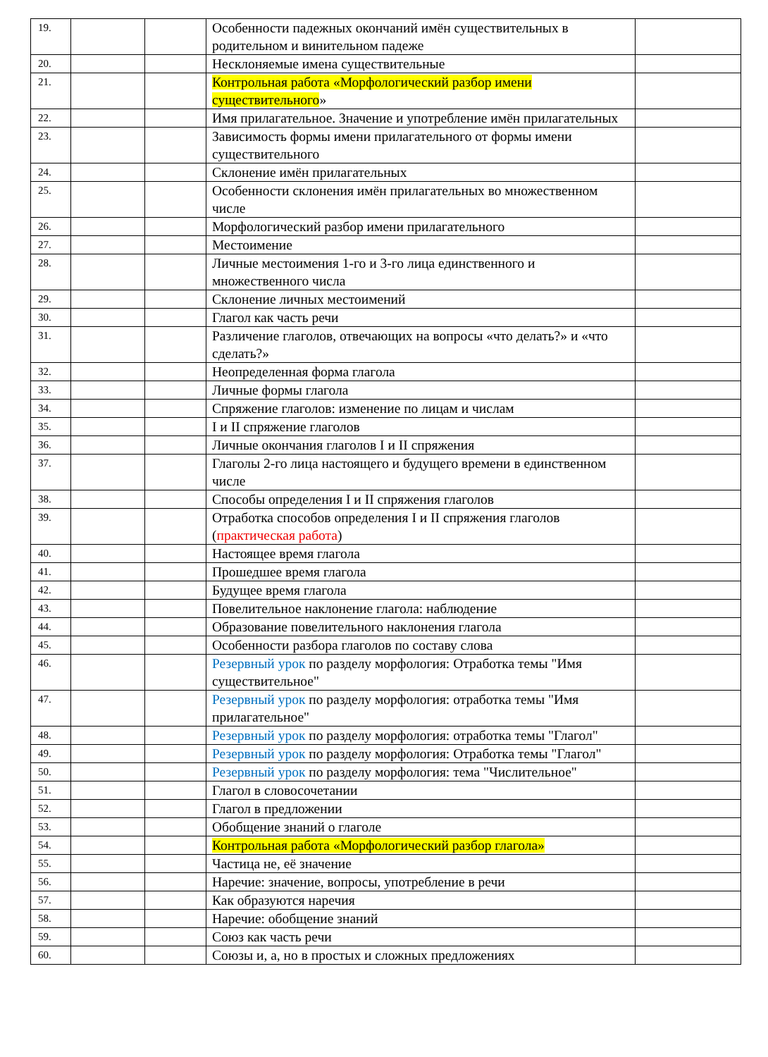| 19. | | | Особенности падежных окончаний имён существительных в родительном и винительном падеже | |
| 20. | | | Несклоняемые имена существительные | |
| 21. | | | Контрольная работа «Морфологический разбор имени существительного » | |
| 22. | | | Имя прилагательное. Значение и употребление имён прилагательных | |
| 23. | | | Зависимость формы имени прилагательного от формы имени существительного | |
| 24. | | | Склонение имён прилагательных | |
| 25. | | | Особенности склонения имён прилагательных во множественном числе | |
| 26. | | | Морфологический разбор имени прилагательного | |
| 27. | | | Местоимение | |
| 28. | | | Личные местоимения 1-го и 3-го лица единственного и множественного числа | |
| 29. | | | Склонение личных местоимений | |
| 30. | | | Глагол как часть речи | |
| 31. | | | Различение глаголов, отвечающих на вопросы «что делать?» и «что сделать?» | |
| 32. | | | Неопределенная форма глагола | |
| 33. | | | Личные формы глагола | |
| 34. | | | Спряжение глаголов: изменение по лицам и числам | |
| 35. | | | I и II спряжение глаголов | |
| 36. | | | Личные окончания глаголов I и II спряжения | |
| 37. | | | Глаголы 2-го лица настоящего и будущего времени в единственном числе | |
| 38. | | | Способы определения I и II спряжения глаголов | |
| 39. | | | Отработка способов определения I и II спряжения глаголов ( практическая работа ) | |
| 40. | | | Настоящее время глагола | |
| 41. | | | Прошедшее время глагола | |
| 42. | | | Будущее время глагола | |
| 43. | | | Повелительное наклонение глагола: наблюдение | |
| 44. | | | Образование повелительного наклонения глагола | |
| 45. | | | Особенности разбора глаголов по составу слова | |
| 46. | | | Резервный урок по разделу морфология: Отработка темы "Имя существительное" | |
| 47. | | | Резервный урок по разделу морфология: отработка темы "Имя прилагательное" | |
| 48. | | | Резервный урок по разделу морфология: отработка темы "Глагол" | |
| 49. | | | Резервный урок по разделу морфология: Отработка темы "Глагол" | |
| 50. | | | Резервный урок по разделу морфология: тема "Числительное" | |
| 51. | | | Глагол в словосочетании | |
| 52. | | | Глагол в предложении | |
| 53. | | | Обобщение знаний о глаголе | |
| 54. | | | Контрольная работа «Морфологический разбор глагола» | |
| 55. | | | Частица не, её значение | |
| 56. | | | Наречие: значение, вопросы, употребление в речи | |
| 57. | | | Как образуются наречия | |
| 58. | | | Наречие: обобщение знаний | |
| 59. | | | Союз как часть речи | |
| 60. | | | Союзы и, а, но в простых и сложных предложениях | |